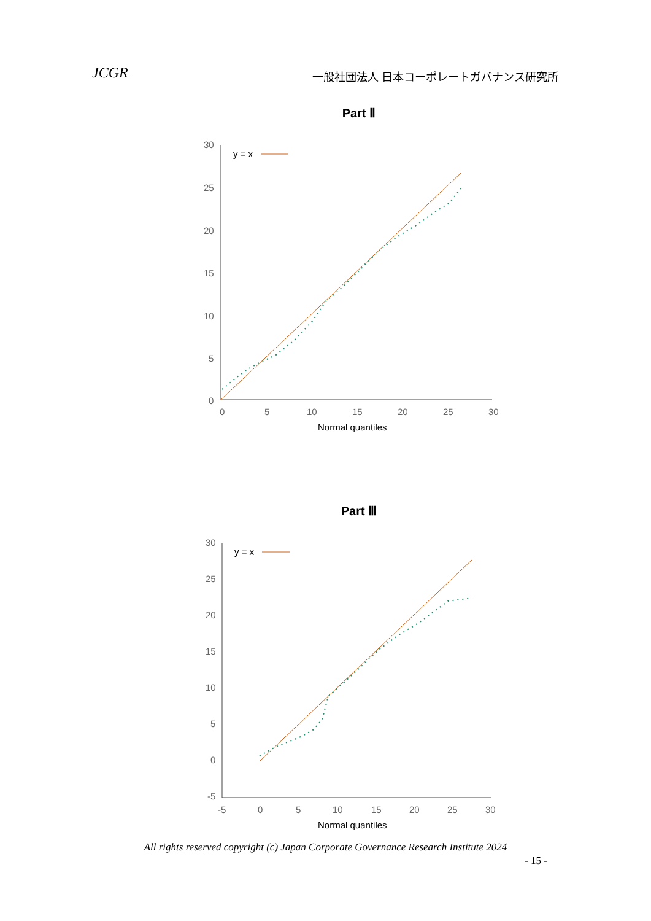JCGR 一般社団法人 日本コーポレートガバナンス研究所
Part Ⅱ
30
25
20
15
10
5
0
0
5
10
15
20
25
30
Normal quantiles
y = x
Part Ⅲ
30
25
20
15
10
5
0
-5
-5
0
5
10
15
20
25
30
Normal quantiles
y = x
All rights reserved copyright (c) Japan Corporate Governance Research Institute 2024
- 15 -